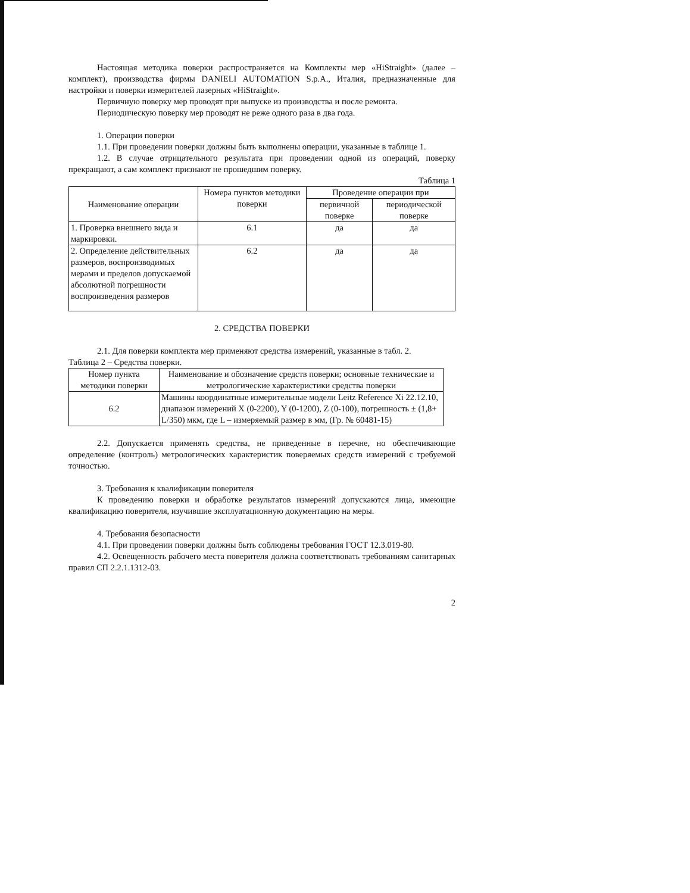Настоящая методика поверки распространяется на Комплекты мер «HiStraight» (далее – комплект), производства фирмы DANIELI AUTOMATION S.p.A., Италия, предназначенные для настройки и поверки измерителей лазерных «HiStraight».
Первичную поверку мер проводят при выпуске из производства и после ремонта.
Периодическую поверку мер проводят не реже одного раза в два года.
1. Операции поверки
1.1. При проведении поверки должны быть выполнены операции, указанные в таблице 1.
1.2. В случае отрицательного результата при проведении одной из операций, поверку прекращают, а сам комплект признают не прошедшим поверку.
Таблица 1
| Наименование операции | Номера пунктов методики поверки | Проведение операции при | |
| --- | --- | --- | --- |
| | | первичной поверке | периодической поверке |
| 1. Проверка внешнего вида и маркировки. | 6.1 | да | да |
| 2. Определение действительных размеров, воспроизводимых мерами и пределов допускаемой абсолютной погрешности воспроизведения размеров | 6.2 | да | да |
2. СРЕДСТВА ПОВЕРКИ
2.1. Для поверки комплекта мер применяют средства измерений, указанные в табл. 2.
Таблица 2 – Средства поверки.
| Номер пункта методики поверки | Наименование и обозначение средств поверки; основные технические и метрологические характеристики средства поверки |
| --- | --- |
| 6.2 | Машины координатные измерительные модели Leitz Reference Xi 22.12.10, диапазон измерений X (0-2200), Y (0-1200), Z (0-100), погрешность ± (1,8+ L/350) мкм, где L – измеряемый размер в мм, (Гр. № 60481-15) |
2.2. Допускается применять средства, не приведенные в перечне, но обеспечивающие определение (контроль) метрологических характеристик поверяемых средств измерений с требуемой точностью.
3. Требования к квалификации поверителя
К проведению поверки и обработке результатов измерений допускаются лица, имеющие квалификацию поверителя, изучившие эксплуатационную документацию на меры.
4. Требования безопасности
4.1. При проведении поверки должны быть соблюдены требования ГОСТ 12.3.019-80.
4.2. Освещенность рабочего места поверителя должна соответствовать требованиям санитарных правил СП 2.2.1.1312-03.
2